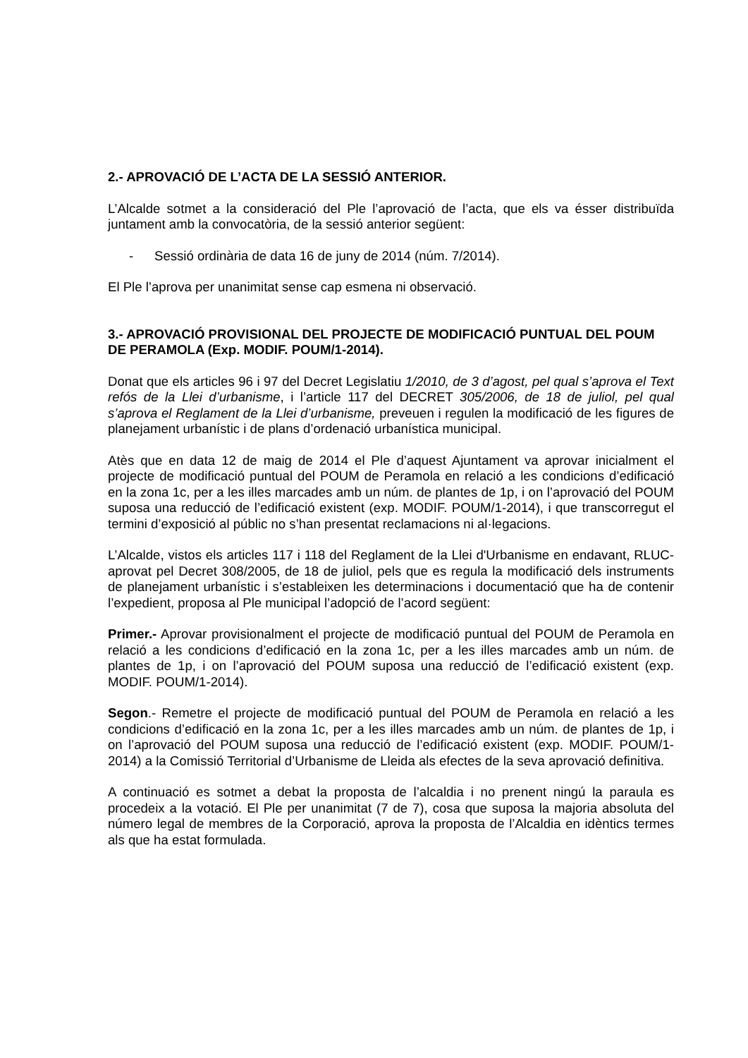2.- APROVACIÓ DE L’ACTA DE LA SESSIÓ ANTERIOR.
L’Alcalde sotmet a la consideració del Ple l’aprovació de l’acta, que els va ésser distribuïda juntament amb la convocatòria, de la sessió anterior següent:
- Sessió ordinària de data 16 de juny de 2014 (núm. 7/2014).
El Ple l’aprova per unanimitat sense cap esmena ni observació.
3.- APROVACIÓ PROVISIONAL DEL PROJECTE DE MODIFICACIÓ PUNTUAL DEL POUM DE PERAMOLA (Exp. MODIF. POUM/1-2014).
Donat que els articles 96 i 97 del Decret Legislatiu 1/2010, de 3 d’agost, pel qual s’aprova el Text refós de la Llei d’urbanisme, i l’article 117 del DECRET 305/2006, de 18 de juliol, pel qual s’aprova el Reglament de la Llei d’urbanisme, preveuen i regulen la modificació de les figures de planejament urbanístic i de plans d’ordenació urbanística municipal.
Atès que en data 12 de maig de 2014 el Ple d’aquest Ajuntament va aprovar inicialment el projecte de modificació puntual del POUM de Peramola en relació a les condicions d’edificació en la zona 1c, per a les illes marcades amb un núm. de plantes de 1p, i on l’aprovació del POUM suposa una reducció de l’edificació existent (exp. MODIF. POUM/1-2014), i que transcorregut el termini d’exposició al públic no s’han presentat reclamacions ni al·legacions.
L’Alcalde, vistos els articles 117 i 118 del Reglament de la Llei d'Urbanisme en endavant, RLUC- aprovat pel Decret 308/2005, de 18 de juliol, pels que es regula la modificació dels instruments de planejament urbanístic i s’estableixen les determinacions i documentació que ha de contenir l’expedient, proposa al Ple municipal l’adopció de l’acord següent:
Primer.- Aprovar provisionalment el projecte de modificació puntual del POUM de Peramola en relació a les condicions d’edificació en la zona 1c, per a les illes marcades amb un núm. de plantes de 1p, i on l’aprovació del POUM suposa una reducció de l’edificació existent (exp. MODIF. POUM/1-2014).
Segon.- Remetre el projecte de modificació puntual del POUM de Peramola en relació a les condicions d’edificació en la zona 1c, per a les illes marcades amb un núm. de plantes de 1p, i on l’aprovació del POUM suposa una reducció de l’edificació existent (exp. MODIF. POUM/1-2014) a la Comissió Territorial d’Urbanisme de Lleida als efectes de la seva aprovació definitiva.
A continuació es sotmet a debat la proposta de l’alcaldia i no prenent ningú la paraula es procedeix a la votació. El Ple per unanimitat (7 de 7), cosa que suposa la majoria absoluta del número legal de membres de la Corporació, aprova la proposta de l’Alcaldia en idèntics termes als que ha estat formulada.